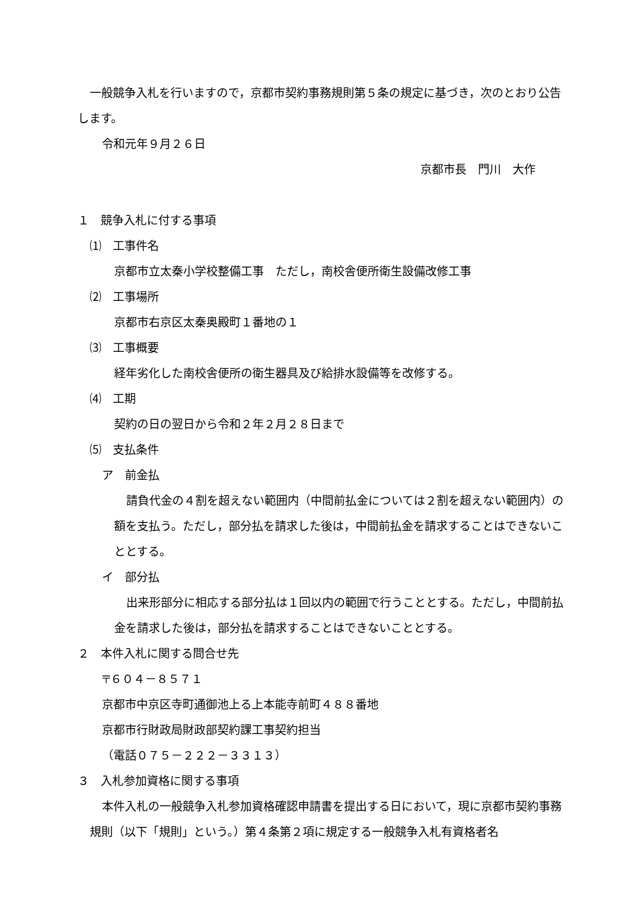一般競争入札を行いますので，京都市契約事務規則第５条の規定に基づき，次のとおり公告します。
令和元年９月２６日
京都市長　門川　大作
１　競争入札に付する事項
⑴　工事件名
京都市立太秦小学校整備工事　ただし，南校舎便所衛生設備改修工事
⑵　工事場所
京都市右京区太秦奥殿町１番地の１
⑶　工事概要
経年劣化した南校舎便所の衛生器具及び給排水設備等を改修する。
⑷　工期
契約の日の翌日から令和２年２月２８日まで
⑸　支払条件
ア　前金払
請負代金の４割を超えない範囲内（中間前払金については２割を超えない範囲内）の額を支払う。ただし，部分払を請求した後は，中間前払金を請求することはできないこととする。
イ　部分払
出来形部分に相応する部分払は１回以内の範囲で行うこととする。ただし，中間前払金を請求した後は，部分払を請求することはできないこととする。
２　本件入札に関する問合せ先
〒６０４－８５７１
京都市中京区寺町通御池上る上本能寺前町４８８番地
京都市行財政局財政部契約課工事契約担当
（電話０７５－２２２－３３１３）
３　入札参加資格に関する事項
本件入札の一般競争入札参加資格確認申請書を提出する日において，現に京都市契約事務規則（以下「規則」という。）第４条第２項に規定する一般競争入札有資格者名